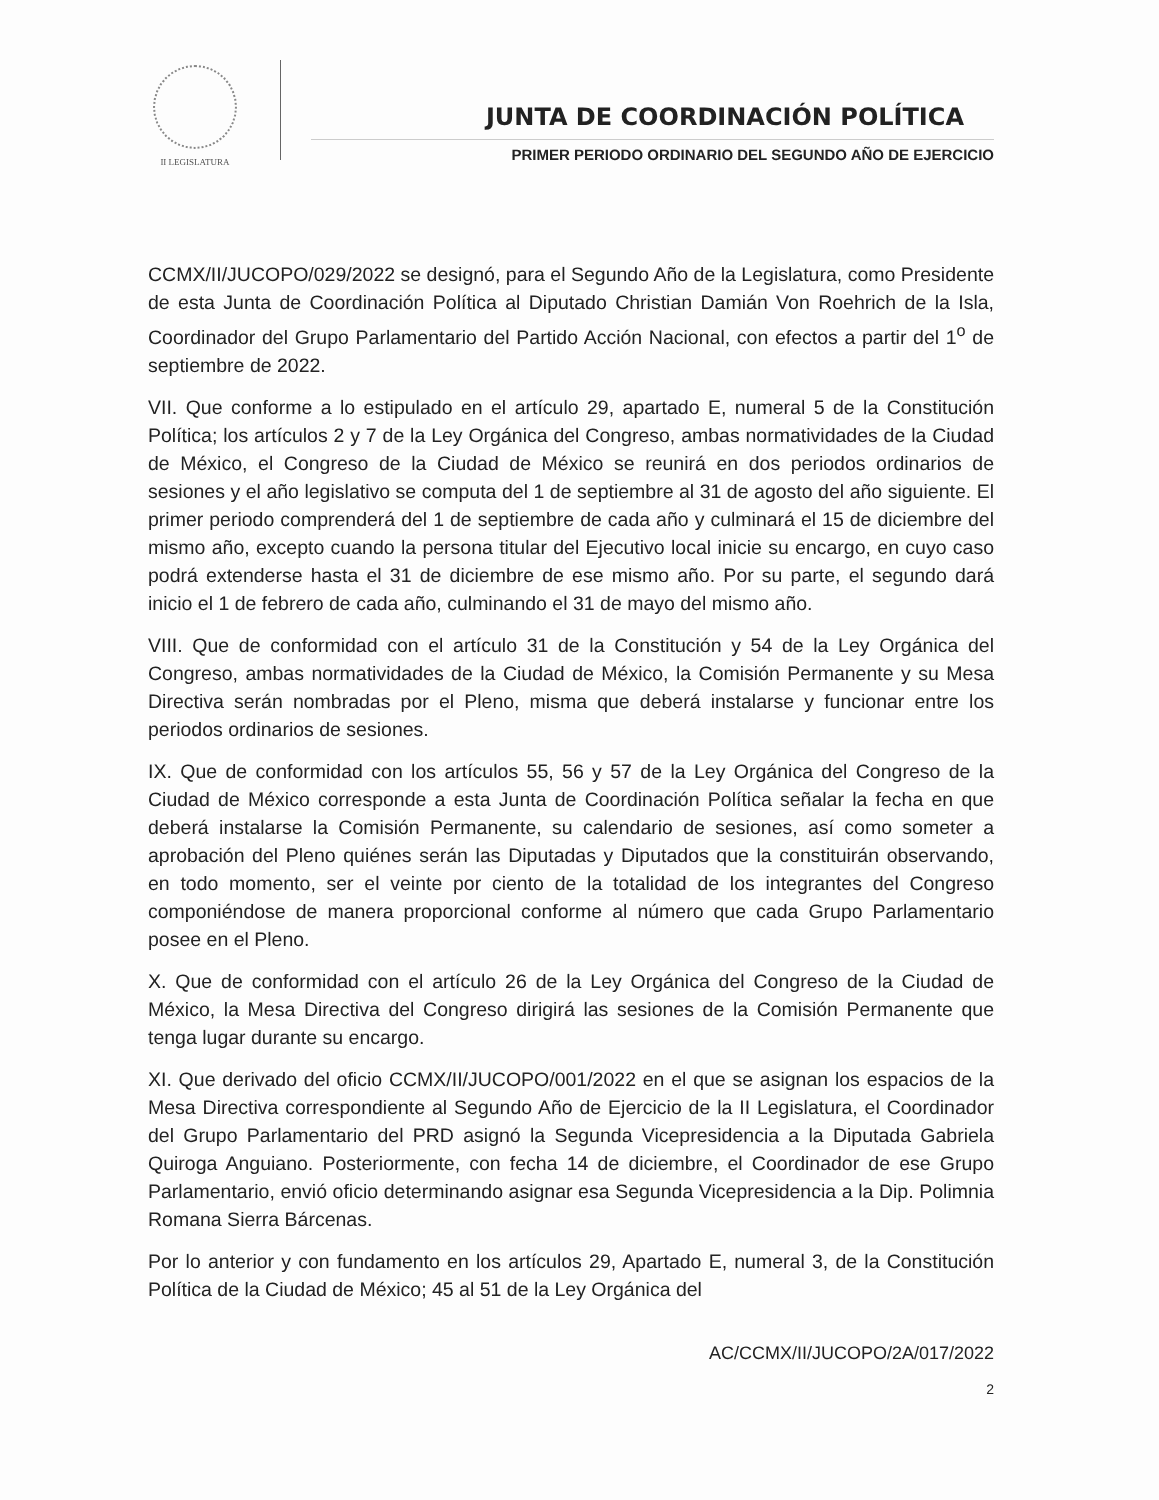II LEGISLATURA
JUNTA DE COORDINACIÓN POLÍTICA
PRIMER PERIODO ORDINARIO DEL SEGUNDO AÑO DE EJERCICIO
CCMX/II/JUCOPO/029/2022 se designó, para el Segundo Año de la Legislatura, como Presidente de esta Junta de Coordinación Política al Diputado Christian Damián Von Roehrich de la Isla, Coordinador del Grupo Parlamentario del Partido Acción Nacional, con efectos a partir del 1<sup>o</sup> de septiembre de 2022.
VII. Que conforme a lo estipulado en el artículo 29, apartado E, numeral 5 de la Constitución Política; los artículos 2 y 7 de la Ley Orgánica del Congreso, ambas normatividades de la Ciudad de México, el Congreso de la Ciudad de México se reunirá en dos periodos ordinarios de sesiones y el año legislativo se computa del 1 de septiembre al 31 de agosto del año siguiente. El primer periodo comprenderá del 1 de septiembre de cada año y culminará el 15 de diciembre del mismo año, excepto cuando la persona titular del Ejecutivo local inicie su encargo, en cuyo caso podrá extenderse hasta el 31 de diciembre de ese mismo año. Por su parte, el segundo dará inicio el 1 de febrero de cada año, culminando el 31 de mayo del mismo año.
VIII. Que de conformidad con el artículo 31 de la Constitución y 54 de la Ley Orgánica del Congreso, ambas normatividades de la Ciudad de México, la Comisión Permanente y su Mesa Directiva serán nombradas por el Pleno, misma que deberá instalarse y funcionar entre los periodos ordinarios de sesiones.
IX. Que de conformidad con los artículos 55, 56 y 57 de la Ley Orgánica del Congreso de la Ciudad de México corresponde a esta Junta de Coordinación Política señalar la fecha en que deberá instalarse la Comisión Permanente, su calendario de sesiones, así como someter a aprobación del Pleno quiénes serán las Diputadas y Diputados que la constituirán observando, en todo momento, ser el veinte por ciento de la totalidad de los integrantes del Congreso componiéndose de manera proporcional conforme al número que cada Grupo Parlamentario posee en el Pleno.
X. Que de conformidad con el artículo 26 de la Ley Orgánica del Congreso de la Ciudad de México, la Mesa Directiva del Congreso dirigirá las sesiones de la Comisión Permanente que tenga lugar durante su encargo.
XI. Que derivado del oficio CCMX/II/JUCOPO/001/2022 en el que se asignan los espacios de la Mesa Directiva correspondiente al Segundo Año de Ejercicio de la II Legislatura, el Coordinador del Grupo Parlamentario del PRD asignó la Segunda Vicepresidencia a la Diputada Gabriela Quiroga Anguiano. Posteriormente, con fecha 14 de diciembre, el Coordinador de ese Grupo Parlamentario, envió oficio determinando asignar esa Segunda Vicepresidencia a la Dip. Polimnia Romana Sierra Bárcenas.
Por lo anterior y con fundamento en los artículos 29, Apartado E, numeral 3, de la Constitución Política de la Ciudad de México; 45 al 51 de la Ley Orgánica del
AC/CCMX/II/JUCOPO/2A/017/2022
2